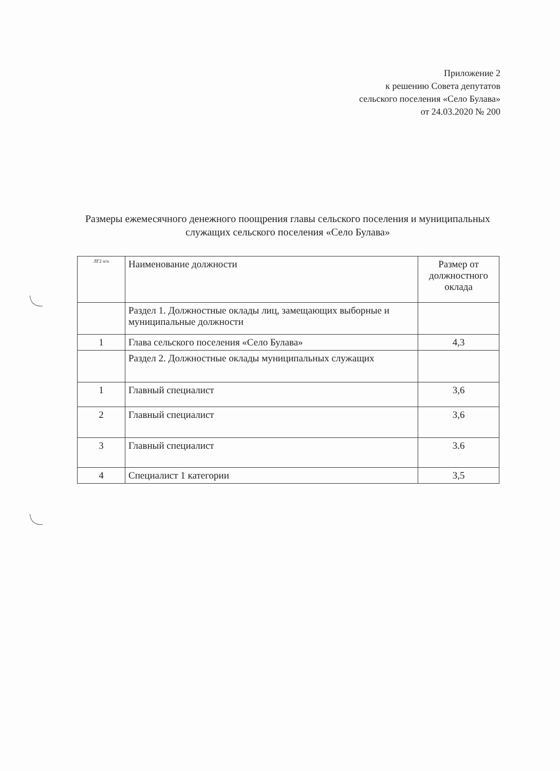Приложение 2
к решению Совета депутатов
сельского поселения «Село Булава»
от 24.03.2020 № 200
Размеры ежемесячного денежного поощрения главы сельского поселения и муниципальных служащих сельского поселения «Село Булава»
| ЛГ2 п/п | Наименование должности | Размер от должностного оклада |
| --- | --- | --- |
| | Раздел 1. Должностные оклады лиц, замещающих выборные и муниципальные должности | |
| 1 | Глава сельского поселения «Село Булава» | 4,3 |
| | Раздел 2. Должностные оклады муниципальных служащих | |
| 1 | Главный специалист | 3,6 |
| 2 | Главный специалист | 3,6 |
| 3 | Главный специалист | 3.6 |
| 4 | Специалист 1 категории | 3,5 |